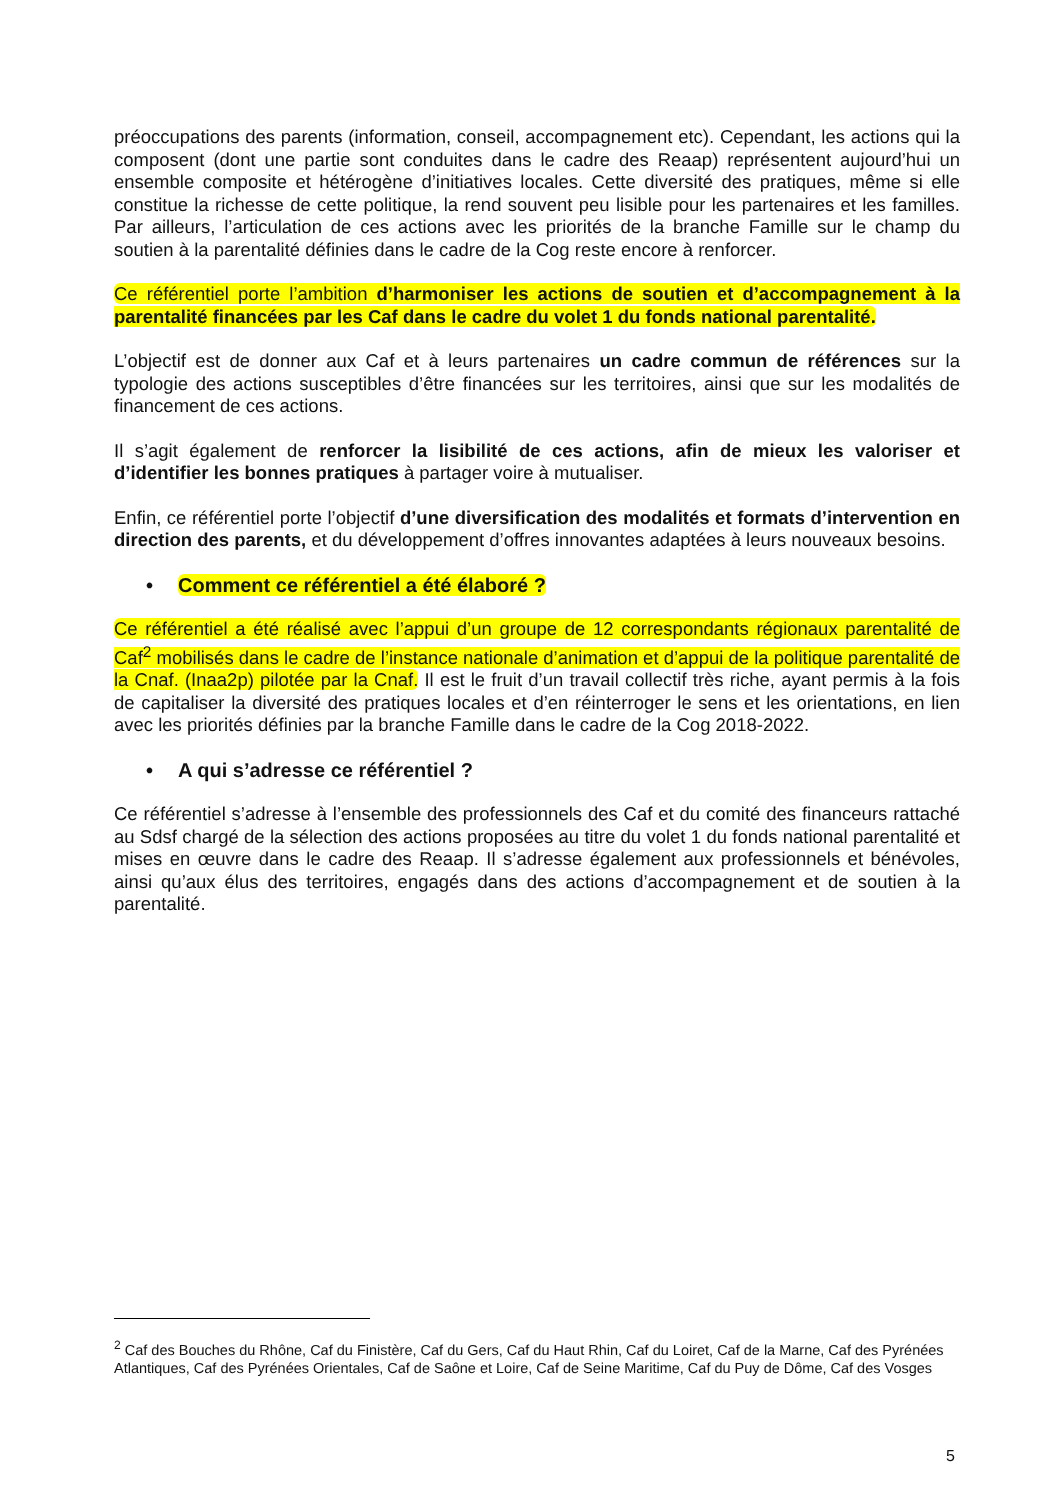préoccupations des parents (information, conseil, accompagnement etc). Cependant, les actions qui la composent (dont une partie sont conduites dans le cadre des Reaap) représentent aujourd’hui un ensemble composite et hétérogène d’initiatives locales. Cette diversité des pratiques, même si elle constitue la richesse de cette politique, la rend souvent peu lisible pour les partenaires et les familles. Par ailleurs, l’articulation de ces actions avec les priorités de la branche Famille sur le champ du soutien à la parentalité définies dans le cadre de la Cog reste encore à renforcer.
Ce référentiel porte l’ambition d’harmoniser les actions de soutien et d’accompagnement à la parentalité financées par les Caf dans le cadre du volet 1 du fonds national parentalité.
L’objectif est de donner aux Caf et à leurs partenaires un cadre commun de références sur la typologie des actions susceptibles d’être financées sur les territoires, ainsi que sur les modalités de financement de ces actions.
Il s’agit également de renforcer la lisibilité de ces actions, afin de mieux les valoriser et d’identifier les bonnes pratiques à partager voire à mutualiser.
Enfin, ce référentiel porte l’objectif d’une diversification des modalités et formats d’intervention en direction des parents, et du développement d’offres innovantes adaptées à leurs nouveaux besoins.
• Comment ce référentiel a été élaboré ?
Ce référentiel a été réalisé avec l’appui d’un groupe de 12 correspondants régionaux parentalité de Caf<sup>2</sup> mobilisés dans le cadre de l’instance nationale d’animation et d’appui de la politique parentalité de la Cnaf. (Inaa2p) pilotée par la Cnaf. Il est le fruit d’un travail collectif très riche, ayant permis à la fois de capitaliser la diversité des pratiques locales et d’en réinterroger le sens et les orientations, en lien avec les priorités définies par la branche Famille dans le cadre de la Cog 2018-2022.
• A qui s’adresse ce référentiel ?
Ce référentiel s’adresse à l’ensemble des professionnels des Caf et du comité des financeurs rattaché au Sdsf chargé de la sélection des actions proposées au titre du volet 1 du fonds national parentalité et mises en œuvre dans le cadre des Reaap. Il s’adresse également aux professionnels et bénévoles, ainsi qu’aux élus des territoires, engagés dans des actions d’accompagnement et de soutien à la parentalité.
<sup>2</sup> Caf des Bouches du Rhône, Caf du Finistère, Caf du Gers, Caf du Haut Rhin, Caf du Loiret, Caf de la Marne, Caf des Pyrénées Atlantiques, Caf des Pyrénées Orientales, Caf de Saône et Loire, Caf de Seine Maritime, Caf du Puy de Dôme, Caf des Vosges
5